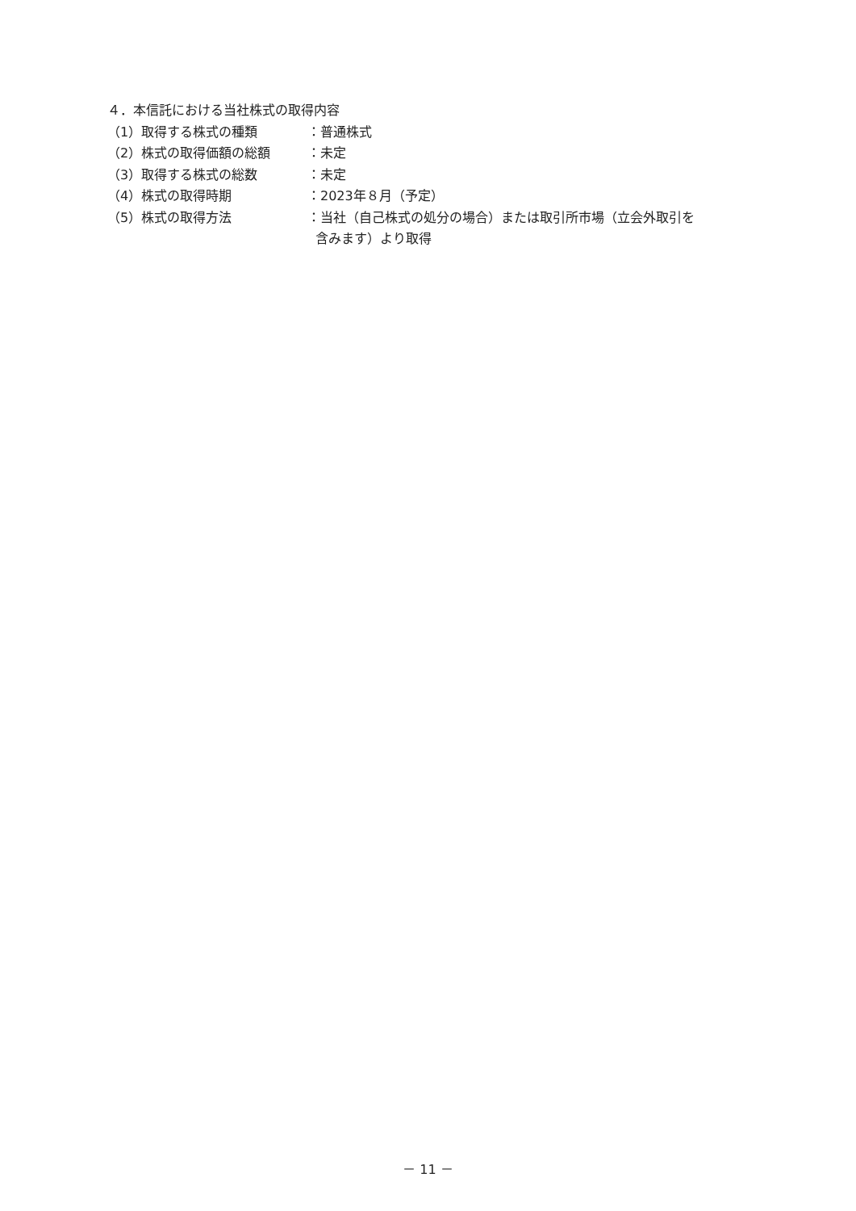４．本信託における当社株式の取得内容
（1）取得する株式の種類 ：普通株式
（2）株式の取得価額の総額 ：未定
（3）取得する株式の総数 ：未定
（4）株式の取得時期 ：2023年８月（予定）
（5）株式の取得方法 ：当社（自己株式の処分の場合）または取引所市場（立会外取引を
含みます）より取得
－ 11 －